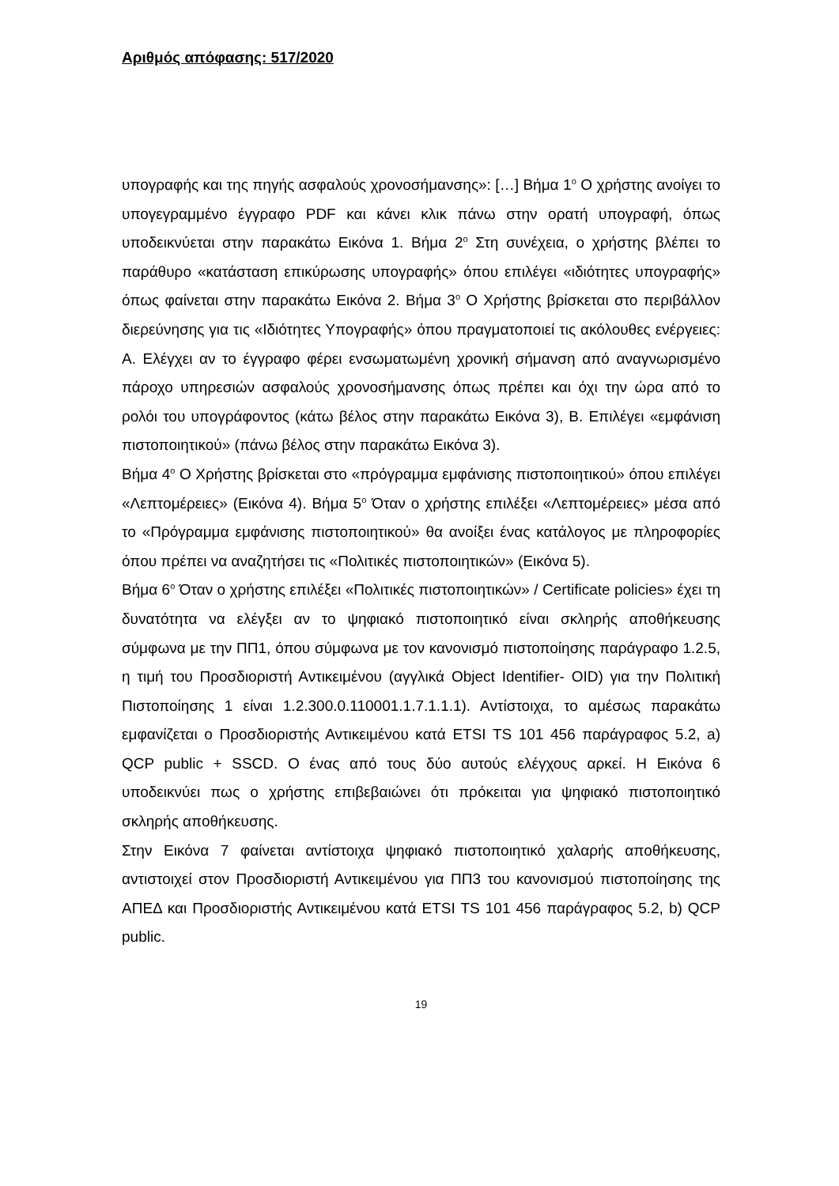Αριθμός απόφασης: 517/2020
υπογραφής και της πηγής ασφαλούς χρονοσήμανσης»: […] Βήμα 1<sup>ο</sup> Ο χρήστης ανοίγει το υπογεγραμμένο έγγραφο PDF και κάνει κλικ πάνω στην ορατή υπογραφή, όπως υποδεικνύεται στην παρακάτω Εικόνα 1. Βήμα 2<sup>ο</sup> Στη συνέχεια, ο χρήστης βλέπει το παράθυρο «κατάσταση επικύρωσης υπογραφής» όπου επιλέγει «ιδιότητες υπογραφής» όπως φαίνεται στην παρακάτω Εικόνα 2. Βήμα 3<sup>ο</sup> Ο Χρήστης βρίσκεται στο περιβάλλον διερεύνησης για τις «Ιδιότητες Υπογραφής» όπου πραγματοποιεί τις ακόλουθες ενέργειες: Α. Ελέγχει αν το έγγραφο φέρει ενσωματωμένη χρονική σήμανση από αναγνωρισμένο πάροχο υπηρεσιών ασφαλούς χρονοσήμανσης όπως πρέπει και όχι την ώρα από το ρολόι του υπογράφοντος (κάτω βέλος στην παρακάτω Εικόνα 3), Β. Επιλέγει «εμφάνιση πιστοποιητικού» (πάνω βέλος στην παρακάτω Εικόνα 3).
Βήμα 4<sup>ο</sup> Ο Χρήστης βρίσκεται στο «πρόγραμμα εμφάνισης πιστοποιητικού» όπου επιλέγει «Λεπτομέρειες» (Εικόνα 4). Βήμα 5<sup>ο</sup> Όταν ο χρήστης επιλέξει «Λεπτομέρειες» μέσα από το «Πρόγραμμα εμφάνισης πιστοποιητικού» θα ανοίξει ένας κατάλογος με πληροφορίες όπου πρέπει να αναζητήσει τις «Πολιτικές πιστοποιητικών» (Εικόνα 5).
Βήμα 6<sup>ο</sup> Όταν ο χρήστης επιλέξει «Πολιτικές πιστοποιητικών» / Certificate policies» έχει τη δυνατότητα να ελέγξει αν το ψηφιακό πιστοποιητικό είναι σκληρής αποθήκευσης σύμφωνα με την ΠΠ1, όπου σύμφωνα με τον κανονισμό πιστοποίησης παράγραφο 1.2.5, η τιμή του Προσδιοριστή Αντικειμένου (αγγλικά Object Identifier- OID) για την Πολιτική Πιστοποίησης 1 είναι 1.2.300.0.110001.1.7.1.1.1). Αντίστοιχα, το αμέσως παρακάτω εμφανίζεται ο Προσδιοριστής Αντικειμένου κατά ETSI TS 101 456 παράγραφος 5.2, a) QCP public + SSCD. Ο ένας από τους δύο αυτούς ελέγχους αρκεί. Η Εικόνα 6 υποδεικνύει πως ο χρήστης επιβεβαιώνει ότι πρόκειται για ψηφιακό πιστοποιητικό σκληρής αποθήκευσης.
Στην Εικόνα 7 φαίνεται αντίστοιχα ψηφιακό πιστοποιητικό χαλαρής αποθήκευσης, αντιστοιχεί στον Προσδιοριστή Αντικειμένου για ΠΠ3 του κανονισμού πιστοποίησης της ΑΠΕΔ και Προσδιοριστής Αντικειμένου κατά ETSI TS 101 456 παράγραφος 5.2, b) QCP public.
19